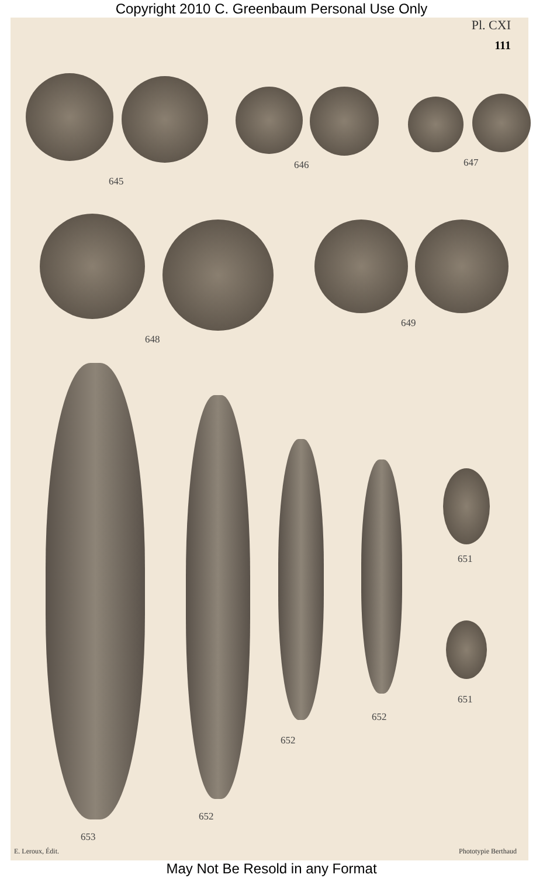Copyright 2010 C. Greenbaum Personal Use Only
Pl. CXI
111
645
646 647
648
649
651
651
652
652
652
653
E. Leroux, Édit. Phototypie Berthaud
May Not Be Resold in any Format